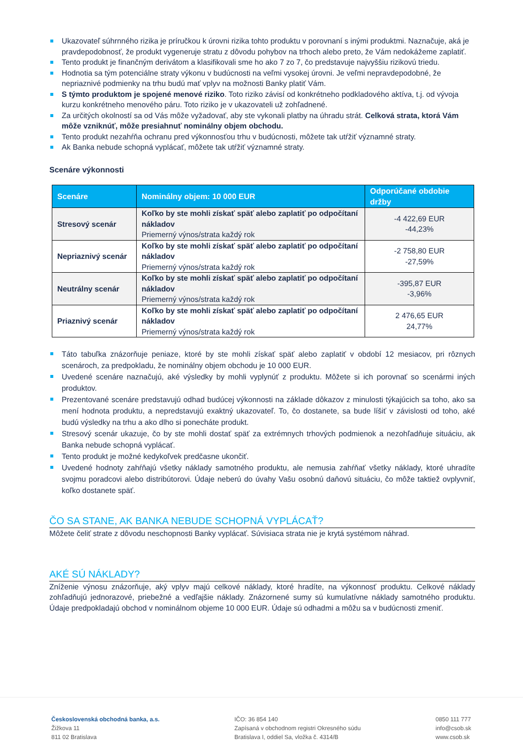Ukazovateľ súhrnného rizika je príručkou k úrovni rizika tohto produktu v porovnaní s inými produktmi. Naznačuje, aká je pravdepodobnosť, že produkt vygeneruje stratu z dôvodu pohybov na trhoch alebo preto, že Vám nedokážeme zaplatiť.
Tento produkt je finančným derivátom a klasifikovali sme ho ako 7 zo 7, čo predstavuje najvyššiu rizikovú triedu.
Hodnotia sa tým potenciálne straty výkonu v budúcnosti na veľmi vysokej úrovni. Je veľmi nepravdepodobné, že nepriaznivé podmienky na trhu budú mať vplyv na možnosti Banky platiť Vám.
S týmto produktom je spojené menové riziko. Toto riziko závisí od konkrétneho podkladového aktíva, t.j. od vývoja kurzu konkrétneho menového páru. Toto riziko je v ukazovateli už zohľadnené.
Za určitých okolností sa od Vás môže vyžadovať, aby ste vykonali platby na úhradu strát. Celková strata, ktorá Vám môže vzniknúť, môže presiahnuť nominálny objem obchodu.
Tento produkt nezahŕňa ochranu pred výkonnosťou trhu v budúcnosti, môžete tak utŕžiť významné straty.
Ak Banka nebude schopná vyplácať, môžete tak utŕžiť významné straty.
Scenáre výkonnosti
| Scenáre | Nominálny objem: 10 000 EUR | Odporúčané obdobie držby |
| --- | --- | --- |
| Stresový scenár | Koľko by ste mohli získať späť alebo zaplatiť po odpočítaní nákladov Priemerný výnos/strata každý rok | -4 422,69 EUR -44,23% |
| Nepriaznivý scenár | Koľko by ste mohli získať späť alebo zaplatiť po odpočítaní nákladov Priemerný výnos/strata každý rok | -2 758,80 EUR -27,59% |
| Neutrálny scenár | Koľko by ste mohli získať späť alebo zaplatiť po odpočítaní nákladov Priemerný výnos/strata každý rok | -395,87 EUR -3,96% |
| Priaznivý scenár | Koľko by ste mohli získať späť alebo zaplatiť po odpočítaní nákladov Priemerný výnos/strata každý rok | 2 476,65 EUR 24,77% |
Táto tabuľka znázorňuje peniaze, ktoré by ste mohli získať späť alebo zaplatiť v období 12 mesiacov, pri rôznych scenároch, za predpokladu, že nominálny objem obchodu je 10 000 EUR.
Uvedené scenáre naznačujú, aké výsledky by mohli vyplynúť z produktu. Môžete si ich porovnať so scenármi iných produktov.
Prezentované scenáre predstavujú odhad budúcej výkonnosti na základe dôkazov z minulosti týkajúcich sa toho, ako sa mení hodnota produktu, a nepredstavujú exaktný ukazovateľ. To, čo dostanete, sa bude líšiť v závislosti od toho, aké budú výsledky na trhu a ako dlho si ponecháte produkt.
Stresový scenár ukazuje, čo by ste mohli dostať späť za extrémnych trhových podmienok a nezohľadňuje situáciu, ak Banka nebude schopná vyplácať.
Tento produkt je možné kedykoľvek predčasne ukončiť.
Uvedené hodnoty zahŕňajú všetky náklady samotného produktu, ale nemusia zahŕňať všetky náklady, ktoré uhradíte svojmu poradcovi alebo distribútorovi. Údaje neberú do úvahy Vašu osobnú daňovú situáciu, čo môže taktiež ovplyvniť, koľko dostanete späť.
ČO SA STANE, AK BANKA NEBUDE SCHOPNÁ VYPLÁCAŤ?
Môžete čeliť strate z dôvodu neschopnosti Banky vyplácať. Súvisiaca strata nie je krytá systémom náhrad.
AKÉ SÚ NÁKLADY?
Zníženie výnosu znázorňuje, aký vplyv majú celkové náklady, ktoré hradíte, na výkonnosť produktu. Celkové náklady zohľadňujú jednorazové, priebežné a vedľajšie náklady. Znázornené sumy sú kumulatívne náklady samotného produktu. Údaje predpokladajú obchod v nominálnom objeme 10 000 EUR. Údaje sú odhadmi a môžu sa v budúcnosti zmeniť.
Československá obchodná banka, a.s.
Žižkova 11
811 02 Bratislava
IČO: 36 854 140
Zapísaná v obchodnom registri Okresného súdu
Bratislava I, oddiel Sa, vložka č. 4314/B
0850 111 777
info@csob.sk
www.csob.sk